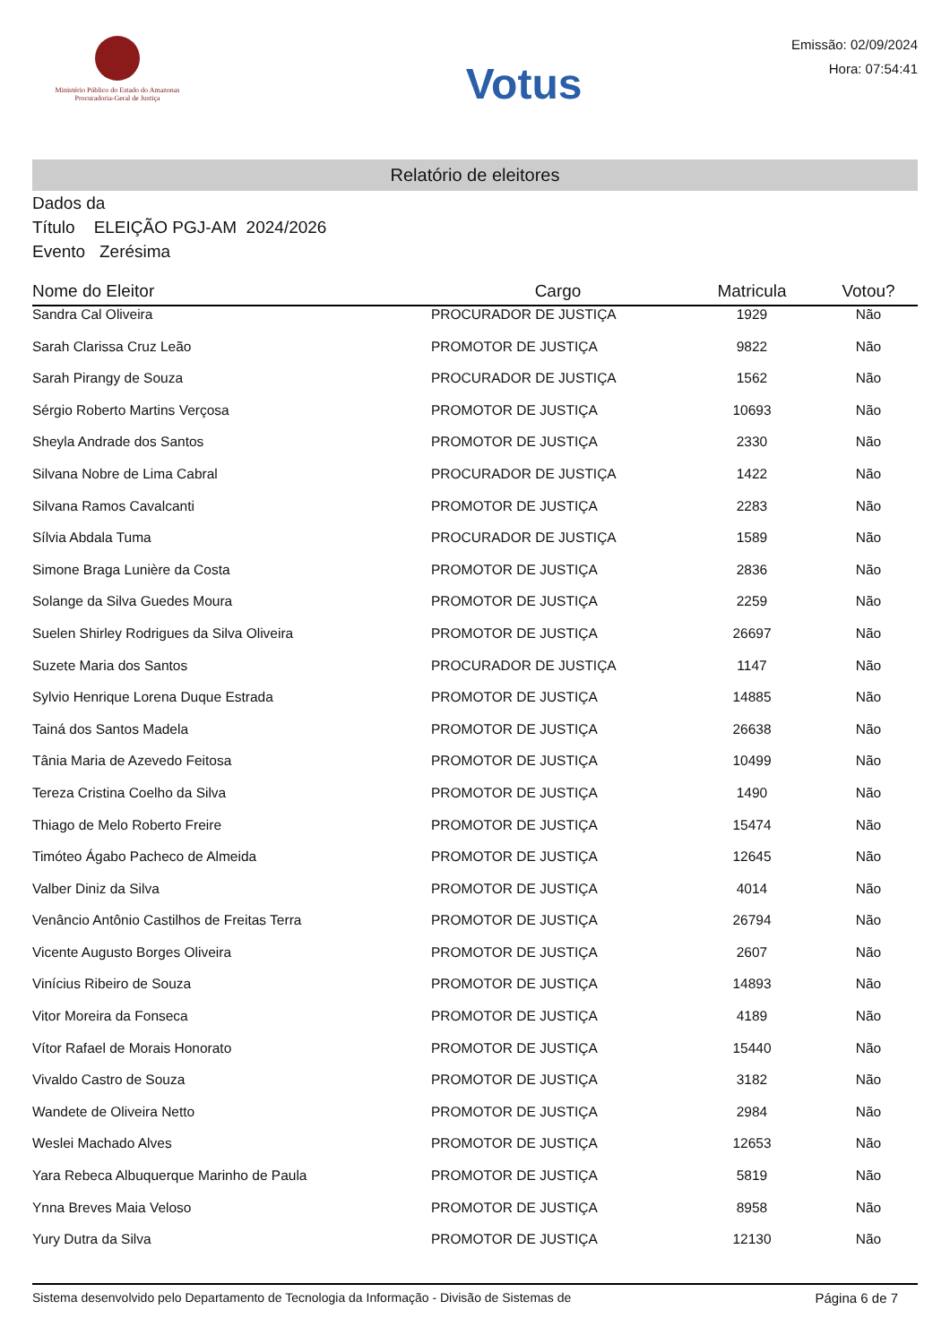Ministério Público do Estado do Amazonas
Procuradoria-Geral de Justiça
Votus
Emissão: 02/09/2024
Hora: 07:54:41
Relatório de eleitores
Dados da
Título ELEIÇÃO PGJ-AM 2024/2026
Evento Zerésima
| Nome do Eleitor | Cargo | Matricula | Votou? |
| --- | --- | --- | --- |
| Sandra Cal Oliveira | PROCURADOR DE JUSTIÇA | 1929 | Não |
| Sarah Clarissa Cruz Leão | PROMOTOR DE JUSTIÇA | 9822 | Não |
| Sarah Pirangy de Souza | PROCURADOR DE JUSTIÇA | 1562 | Não |
| Sérgio Roberto Martins Verçosa | PROMOTOR DE JUSTIÇA | 10693 | Não |
| Sheyla Andrade dos Santos | PROMOTOR DE JUSTIÇA | 2330 | Não |
| Silvana Nobre de Lima Cabral | PROCURADOR DE JUSTIÇA | 1422 | Não |
| Silvana Ramos Cavalcanti | PROMOTOR DE JUSTIÇA | 2283 | Não |
| Sílvia Abdala Tuma | PROCURADOR DE JUSTIÇA | 1589 | Não |
| Simone Braga Lunière da Costa | PROMOTOR DE JUSTIÇA | 2836 | Não |
| Solange da Silva Guedes Moura | PROMOTOR DE JUSTIÇA | 2259 | Não |
| Suelen Shirley Rodrigues da Silva Oliveira | PROMOTOR DE JUSTIÇA | 26697 | Não |
| Suzete Maria dos Santos | PROCURADOR DE JUSTIÇA | 1147 | Não |
| Sylvio Henrique Lorena Duque Estrada | PROMOTOR DE JUSTIÇA | 14885 | Não |
| Tainá dos Santos Madela | PROMOTOR DE JUSTIÇA | 26638 | Não |
| Tânia Maria de Azevedo Feitosa | PROMOTOR DE JUSTIÇA | 10499 | Não |
| Tereza Cristina Coelho da Silva | PROMOTOR DE JUSTIÇA | 1490 | Não |
| Thiago de Melo Roberto Freire | PROMOTOR DE JUSTIÇA | 15474 | Não |
| Timóteo Ágabo Pacheco de Almeida | PROMOTOR DE JUSTIÇA | 12645 | Não |
| Valber Diniz da Silva | PROMOTOR DE JUSTIÇA | 4014 | Não |
| Venâncio Antônio Castilhos de Freitas Terra | PROMOTOR DE JUSTIÇA | 26794 | Não |
| Vicente Augusto Borges Oliveira | PROMOTOR DE JUSTIÇA | 2607 | Não |
| Vinícius Ribeiro de Souza | PROMOTOR DE JUSTIÇA | 14893 | Não |
| Vitor Moreira da Fonseca | PROMOTOR DE JUSTIÇA | 4189 | Não |
| Vítor Rafael de Morais Honorato | PROMOTOR DE JUSTIÇA | 15440 | Não |
| Vivaldo Castro de Souza | PROMOTOR DE JUSTIÇA | 3182 | Não |
| Wandete de Oliveira Netto | PROMOTOR DE JUSTIÇA | 2984 | Não |
| Weslei Machado Alves | PROMOTOR DE JUSTIÇA | 12653 | Não |
| Yara Rebeca Albuquerque Marinho de Paula | PROMOTOR DE JUSTIÇA | 5819 | Não |
| Ynna Breves Maia Veloso | PROMOTOR DE JUSTIÇA | 8958 | Não |
| Yury Dutra da Silva | PROMOTOR DE JUSTIÇA | 12130 | Não |
Sistema desenvolvido pelo Departamento de Tecnologia da Informação - Divisão de Sistemas de Página 6 de 7